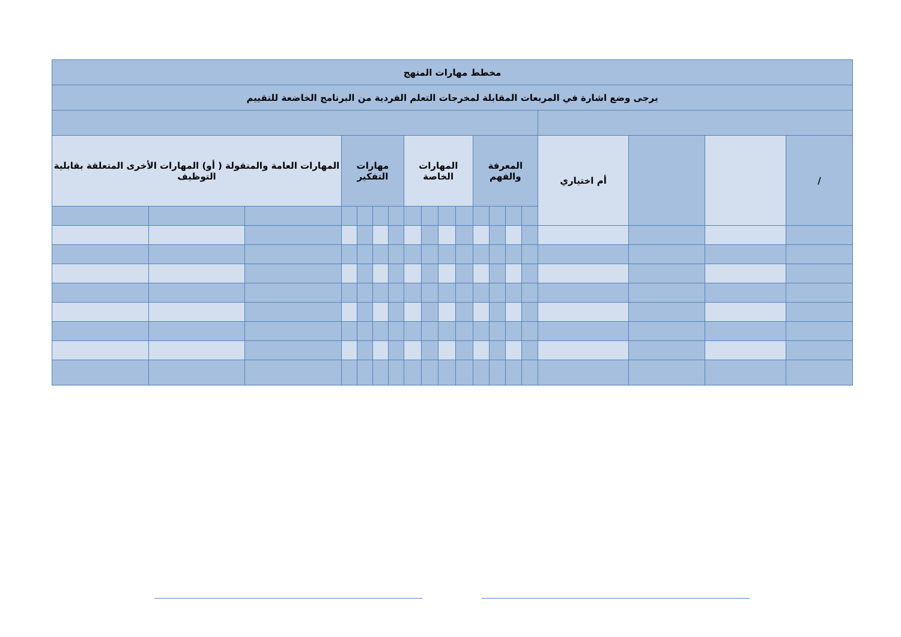| مخطط مهارات المنهج | | | | | | | | | | | | | | | | | | |
| يرجى وضع اشارة في المربعات المقابلة لمخرجات التعلم الفردية من البرنامج الخاضعة للتقييم | | | | | | | | | | | | | | | | | | |
| / | | | أم اختياري | المعرفة والفهم | | | | المهارات الخاصة | | | | مهارات التفكير | | | | المهارات العامة والمنقولة ( أو) المهارات الأخرى المتعلقة بقابلية التوظيف | | |